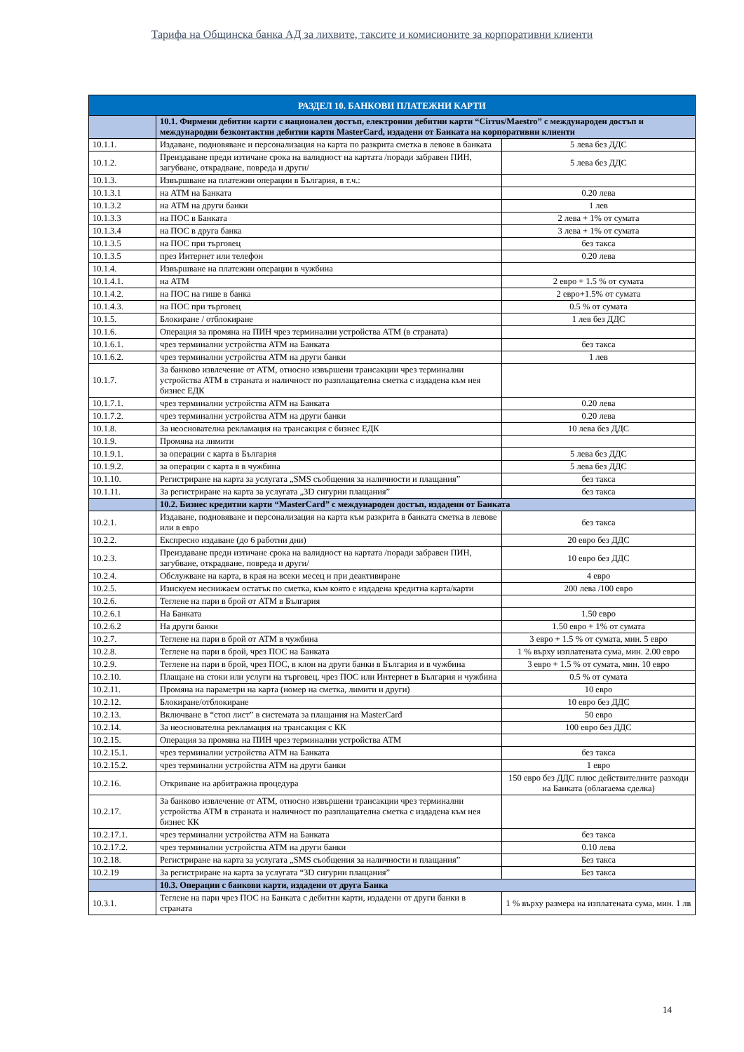Тарифа на Общинска банка АД за лихвите, таксите и комисионите за корпоративни клиенти
| РАЗДЕЛ 10. БАНКОВИ ПЛАТЕЖНИ КАРТИ | | |
| --- | --- | --- |
| | 10.1. Фирмени дебитни карти с национален достъп, електронни дебитни карти “Cirrus/Maestro” с международен достъп и международни безконтактни дебитни карти MasterCard, издадени от Банката на корпоративни клиенти | |
| 10.1.1. | Издаване, подновяване и персонализация на карта по разкрита сметка в левове в банката | 5 лева без ДДС |
| 10.1.2. | Преиздаване преди изтичане срока на валидност на картата /поради забравен ПИН, загубване, открадване, повреда и други/ | 5 лева без ДДС |
| 10.1.3. | Извършване на платежни операции в България, в т.ч.: | |
| 10.1.3.1 | на АТМ на Банката | 0.20 лева |
| 10.1.3.2 | на АТМ на други банки | 1 лев |
| 10.1.3.3 | на ПОС в Банката | 2 лева + 1% от сумата |
| 10.1.3.4 | на ПОС в друга банка | 3 лева + 1% от сумата |
| 10.1.3.5 | на ПОС при търговец | без такса |
| 10.1.3.5 | през Интернет или телефон | 0.20 лева |
| 10.1.4. | Извършване на платежни операции в чужбина | |
| 10.1.4.1. | на АТМ | 2 евро + 1.5 % от сумата |
| 10.1.4.2. | на ПОС на гише в банка | 2 евро+1.5% от сумата |
| 10.1.4.3. | на ПОС при търговец | 0.5 % от сумата |
| 10.1.5. | Блокиране / отблокиране | 1 лев без ДДС |
| 10.1.6. | Операция за промяна на ПИН чрез терминални устройства АТМ (в страната) | |
| 10.1.6.1. | чрез терминални устройства АТМ на Банката | без такса |
| 10.1.6.2. | чрез терминални устройства АТМ на други банки | 1 лев |
| 10.1.7. | За банково извлечение от АТМ, относно извършени трансакции чрез терминални устройства АТМ в страната и наличност по разплащателна сметка с издадена към нея бизнес ЕДК | |
| 10.1.7.1. | чрез терминални устройства АТМ на Банката | 0.20 лева |
| 10.1.7.2. | чрез терминални устройства АТМ на други банки | 0.20 лева |
| 10.1.8. | За неоснователна рекламация на трансакция с бизнес ЕДК | 10 лева без ДДС |
| 10.1.9. | Промяна на лимити | |
| 10.1.9.1. | за операции с карта в България | 5 лева без ДДС |
| 10.1.9.2. | за операции с карта в в чужбина | 5 лева без ДДС |
| 10.1.10. | Регистриране на карта за услугата „SMS съобщения за наличности и плащания” | без такса |
| 10.1.11. | За регистриране на карта за услугата „3D сигурни плащания” | без такса |
| | 10.2. Бизнес кредитни карти “MasterCard” с международен достъп, издадени от Банката | |
| 10.2.1. | Издаване, подновяване и персонализация на карта към разкрита в банката сметка в левове или в евро | без такса |
| 10.2.2. | Експресно издаване (до 6 работни дни) | 20 евро без ДДС |
| 10.2.3. | Преиздаване преди изтичане срока на валидност на картата /поради забравен ПИН, загубване, открадване, повреда и други/ | 10 евро без ДДС |
| 10.2.4. | Обслужване на карта, в края на всеки месец и при деактивиране | 4 евро |
| 10.2.5. | Изискуем неснижаем остатък по сметка, към която е издадена кредитна карта/карти | 200 лева /100 евро |
| 10.2.6. | Теглене на пари в брой от АТМ в България | |
| 10.2.6.1 | На Банката | 1.50 евро |
| 10.2.6.2 | На други банки | 1.50 евро + 1% от сумата |
| 10.2.7. | Теглене на пари в брой от АТМ в чужбина | 3 евро + 1.5 % от сумата, мин. 5 евро |
| 10.2.8. | Теглене на пари в брой, чрез ПОС на Банката | 1 % върху изплатената сума, мин. 2.00 евро |
| 10.2.9. | Теглене на пари в брой, чрез ПОС, в клон на други банки в България и в чужбина | 3 евро + 1.5 % от сумата, мин. 10 евро |
| 10.2.10. | Плащане на стоки или услуги на търговец, чрез ПОС или Интернет в България и чужбина | 0.5 % от сумата |
| 10.2.11. | Промяна на параметри на карта (номер на сметка, лимити и други) | 10 евро |
| 10.2.12. | Блокиране/отблокиране | 10 евро без ДДС |
| 10.2.13. | Включване в “стоп лист” в системата за плащания на MasterCard | 50 евро |
| 10.2.14. | За неоснователна рекламация на трансакция с КК | 100 евро без ДДС |
| 10.2.15. | Операция за промяна на ПИН чрез терминални устройства АТМ | |
| 10.2.15.1. | чрез терминални устройства АТМ на Банката | без такса |
| 10.2.15.2. | чрез терминални устройства АТМ на други банки | 1 евро |
| 10.2.16. | Откриване на арбитражна процедура | 150 евро без ДДС плюс действителните разходи на Банката (облагаема сделка) |
| 10.2.17. | За банково извлечение от АТМ, относно извършени трансакции чрез терминални устройства АТМ в страната и наличност по разплащателна сметка с издадена към нея бизнес КК | |
| 10.2.17.1. | чрез терминални устройства АТМ на Банката | без такса |
| 10.2.17.2. | чрез терминални устройства АТМ на други банки | 0.10 лева |
| 10.2.18. | Регистриране на карта за услугата „SMS съобщения за наличности и плащания” | Без такса |
| 10.2.19 | За регистриране на карта за услугата “3D сигурни плащания” | Без такса |
| | 10.3. Операции с банкови карти, издадени от друга Банка | |
| 10.3.1. | Теглене на пари чрез ПОС на Банката с дебитни карти, издадени от други банки в страната | 1 % върху размера на изплатената сума, мин. 1 лв |
14